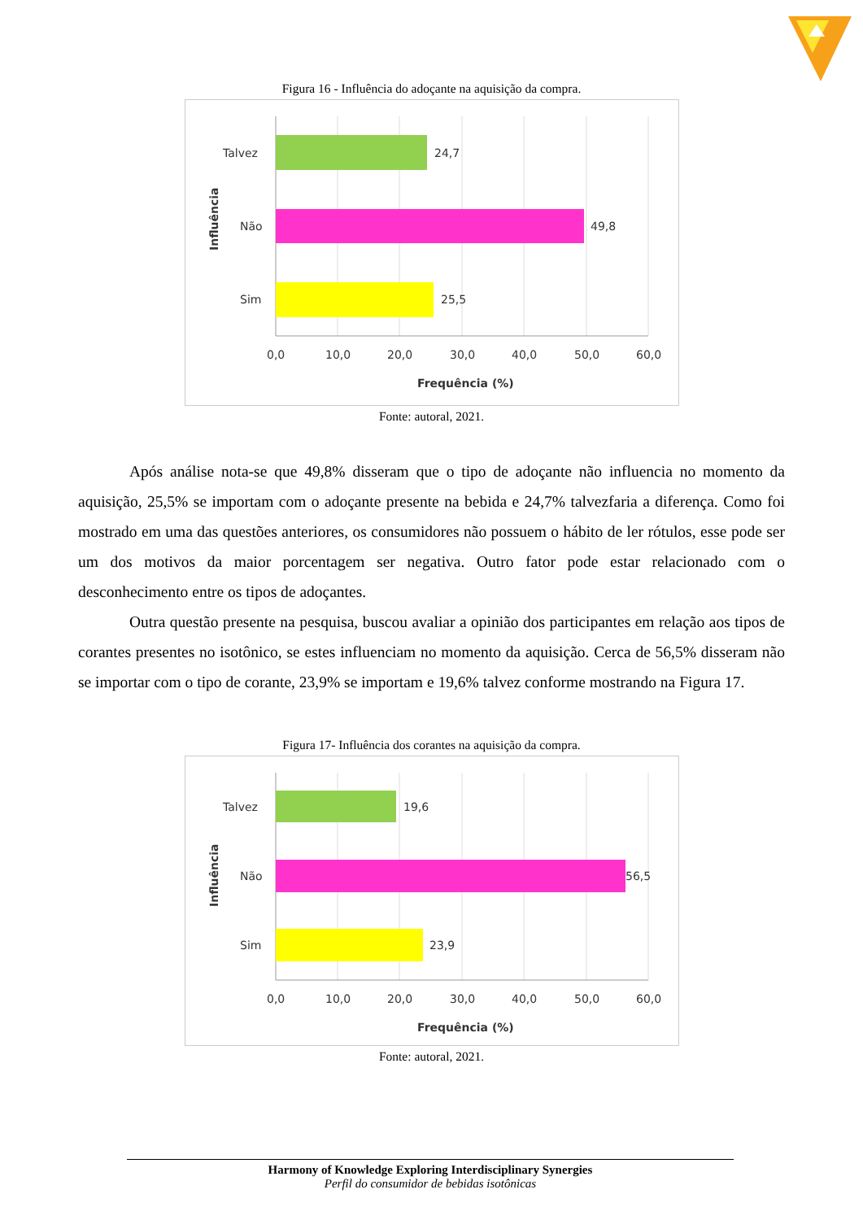Figura 16 - Influência do adoçante na aquisição da compra.
24,7
49,8
25,5
Talvez
Não
Sim
0,0
10,0
20,0
30,0
40,0
50,0
60,0
Frequência (%)
Influência
Fonte: autoral, 2021.
Após análise nota-se que 49,8% disseram que o tipo de adoçante não influencia no momento da aquisição, 25,5% se importam com o adoçante presente na bebida e 24,7% talvezfaria a diferença. Como foi mostrado em uma das questões anteriores, os consumidores não possuem o hábito de ler rótulos, esse pode ser um dos motivos da maior porcentagem ser negativa. Outro fator pode estar relacionado com o desconhecimento entre os tipos de adoçantes.
Outra questão presente na pesquisa, buscou avaliar a opinião dos participantes em relação aos tipos de corantes presentes no isotônico, se estes influenciam no momento da aquisição. Cerca de 56,5% disseram não se importar com o tipo de corante, 23,9% se importam e 19,6% talvez conforme mostrando na Figura 17.
Figura 17- Influência dos corantes na aquisição da compra.
19,6
56,5
23,9
Talvez
Não
Sim
0,0
10,0
20,0
30,0
40,0
50,0
60,0
Frequência (%)
Influência
Fonte: autoral, 2021.
Harmony of Knowledge Exploring Interdisciplinary Synergies
Perfil do consumidor de bebidas isotônicas